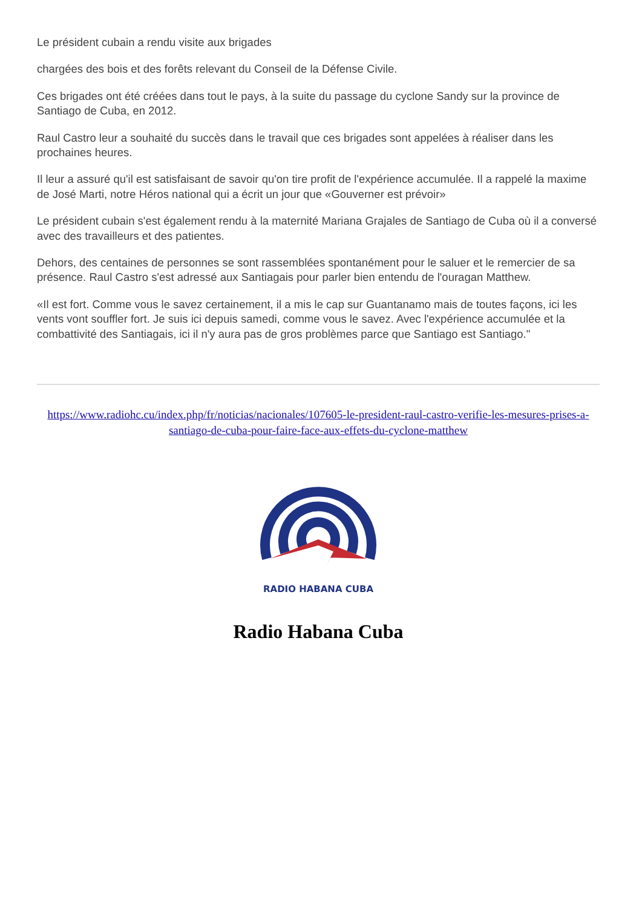Le président cubain a rendu visite aux brigades
chargées des bois et des forêts relevant du Conseil de la Défense Civile.
Ces brigades ont été créées dans tout le pays, à la suite du passage du cyclone Sandy sur la province de Santiago de Cuba, en 2012.
Raul Castro leur a souhaité du succès dans le travail que ces brigades sont appelées à réaliser dans les prochaines heures.
Il leur a assuré qu'il est satisfaisant de savoir qu'on tire profit de l'expérience accumulée. Il a rappelé la maxime de José Marti, notre Héros national qui a écrit un jour que «Gouverner est prévoir»
Le président cubain s'est également rendu à la maternité Mariana Grajales de Santiago de Cuba où il a conversé avec des travailleurs et des patientes.
Dehors, des centaines de personnes se sont rassemblées spontanément pour le saluer et le remercier de sa présence. Raul Castro s'est adressé aux Santiagais pour parler bien entendu de l'ouragan Matthew.
«Il est fort. Comme vous le savez certainement, il a mis le cap sur Guantanamo mais de toutes façons, ici les vents vont souffler fort. Je suis ici depuis samedi, comme vous le savez. Avec l'expérience accumulée et la combattivité des Santiagais, ici il n'y aura pas de gros problèmes parce que Santiago est Santiago."
https://www.radiohc.cu/index.php/fr/noticias/nacionales/107605-le-president-raul-castro-verifie-les-mesures-prises-a-santiago-de-cuba-pour-faire-face-aux-effets-du-cyclone-matthew
RADIO HABANA CUBA
Radio Habana Cuba